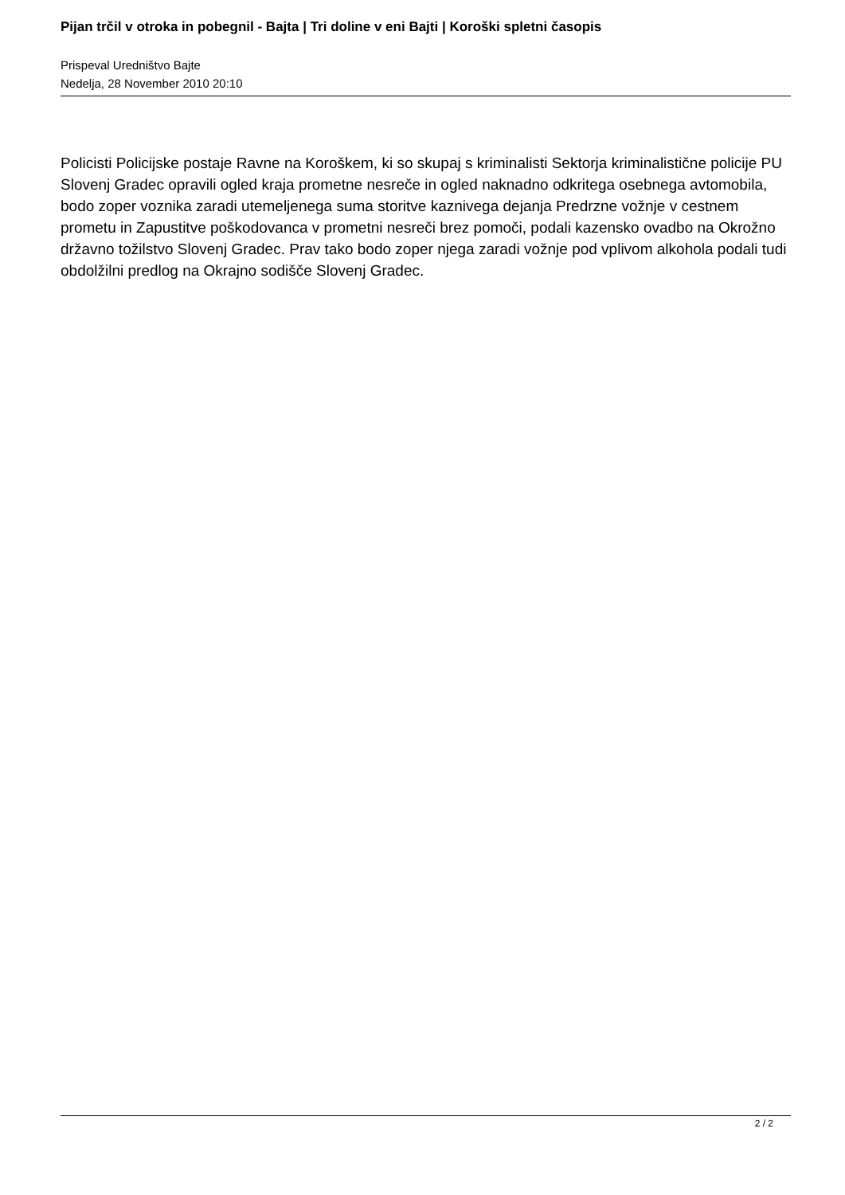Pijan trčil v otroka in pobegnil - Bajta | Tri doline v eni Bajti | Koroški spletni časopis
Prispeval Uredništvo Bajte
Nedelja, 28 November 2010 20:10
Policisti Policijske postaje Ravne na Koroškem, ki so skupaj s kriminalisti Sektorja kriminalistične policije PU Slovenj Gradec opravili ogled kraja prometne nesreče in ogled naknadno odkritega osebnega avtomobila, bodo zoper voznika zaradi utemeljenega suma storitve kaznivega dejanja Predrzne vožnje v cestnem prometu in Zapustitve poškodovanca v prometni nesreči brez pomoči, podali kazensko ovadbo na Okrožno državno tožilstvo Slovenj Gradec. Prav tako bodo zoper njega zaradi vožnje pod vplivom alkohola podali tudi obdolžilni predlog na Okrajno sodišče Slovenj Gradec.
2 / 2